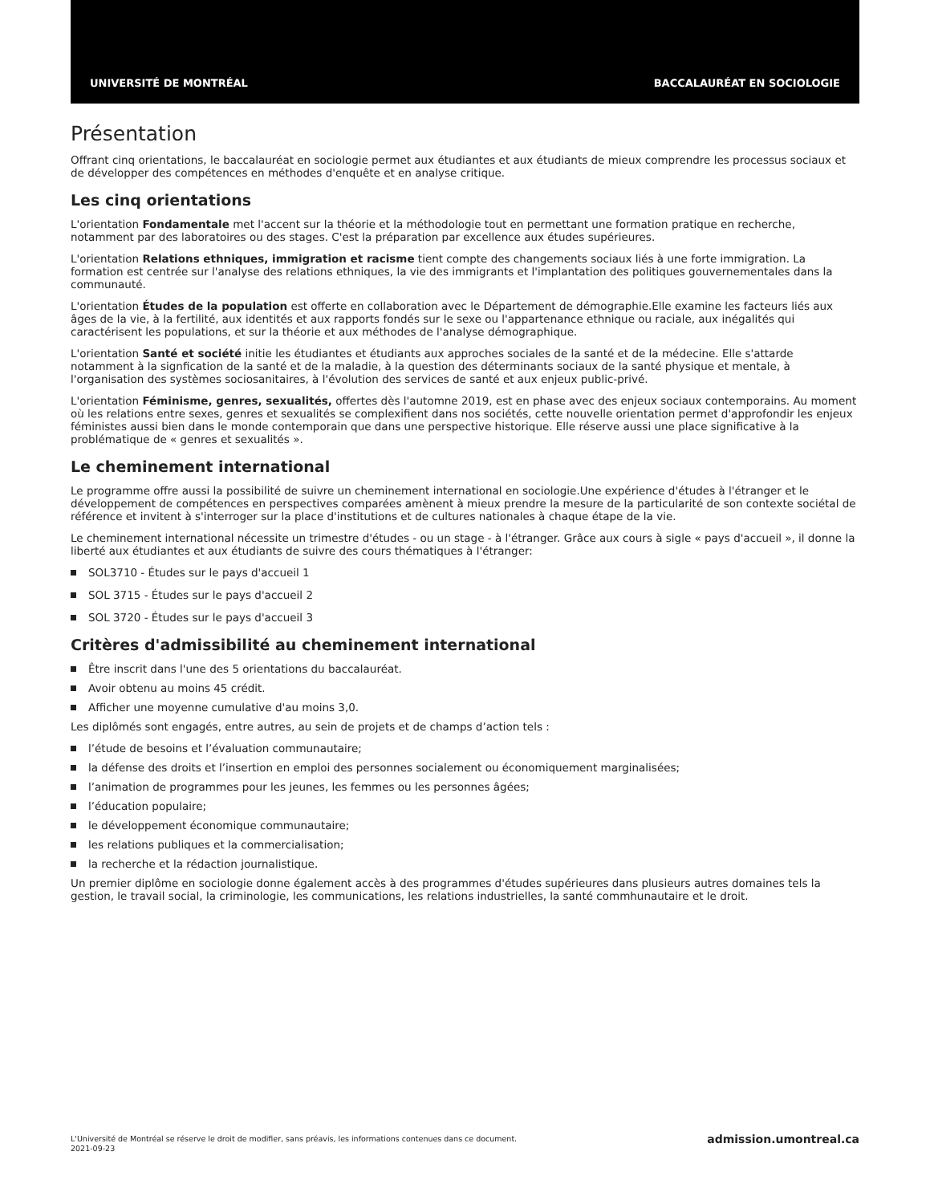UNIVERSITÉ DE MONTRÉAL BACCALAURÉAT EN SOCIOLOGIE
Présentation
Offrant cinq orientations, le baccalauréat en sociologie permet aux étudiantes et aux étudiants de mieux comprendre les processus sociaux et de développer des compétences en méthodes d'enquête et en analyse critique.
Les cinq orientations
L'orientation Fondamentale met l'accent sur la théorie et la méthodologie tout en permettant une formation pratique en recherche, notamment par des laboratoires ou des stages. C'est la préparation par excellence aux études supérieures.
L'orientation Relations ethniques, immigration et racisme tient compte des changements sociaux liés à une forte immigration. La formation est centrée sur l'analyse des relations ethniques, la vie des immigrants et l'implantation des politiques gouvernementales dans la communauté.
L'orientation Études de la population est offerte en collaboration avec le Département de démographie.Elle examine les facteurs liés aux âges de la vie, à la fertilité, aux identités et aux rapports fondés sur le sexe ou l'appartenance ethnique ou raciale, aux inégalités qui caractérisent les populations, et sur la théorie et aux méthodes de l'analyse démographique.
L'orientation Santé et société initie les étudiantes et étudiants aux approches sociales de la santé et de la médecine. Elle s'attarde notamment à la signfication de la santé et de la maladie, à la question des déterminants sociaux de la santé physique et mentale, à l'organisation des systèmes sociosanitaires, à l'évolution des services de santé et aux enjeux public-privé.
L'orientation Féminisme, genres, sexualités, offertes dès l'automne 2019, est en phase avec des enjeux sociaux contemporains. Au moment où les relations entre sexes, genres et sexualités se complexifient dans nos sociétés, cette nouvelle orientation permet d'approfondir les enjeux féministes aussi bien dans le monde contemporain que dans une perspective historique. Elle réserve aussi une place significative à la problématique de « genres et sexualités ».
Le cheminement international
Le programme offre aussi la possibilité de suivre un cheminement international en sociologie.Une expérience d'études à l'étranger et le développement de compétences en perspectives comparées amènent à mieux prendre la mesure de la particularité de son contexte sociétal de référence et invitent à s'interroger sur la place d'institutions et de cultures nationales à chaque étape de la vie.
Le cheminement international nécessite un trimestre d'études - ou un stage - à l'étranger. Grâce aux cours à sigle « pays d'accueil », il donne la liberté aux étudiantes et aux étudiants de suivre des cours thématiques à l'étranger:
SOL3710 - Études sur le pays d'accueil 1
SOL 3715 - Études sur le pays d'accueil 2
SOL 3720 - Études sur le pays d'accueil 3
Critères d'admissibilité au cheminement international
Être inscrit dans l'une des 5 orientations du baccalauréat.
Avoir obtenu au moins 45 crédit.
Afficher une moyenne cumulative d'au moins 3,0.
Les diplômés sont engagés, entre autres, au sein de projets et de champs d’action tels :
l’étude de besoins et l’évaluation communautaire;
la défense des droits et l’insertion en emploi des personnes socialement ou économiquement marginalisées;
l’animation de programmes pour les jeunes, les femmes ou les personnes âgées;
l’éducation populaire;
le développement économique communautaire;
les relations publiques et la commercialisation;
la recherche et la rédaction journalistique.
Un premier diplôme en sociologie donne également accès à des programmes d'études supérieures dans plusieurs autres domaines tels la gestion, le travail social, la criminologie, les communications, les relations industrielles, la santé commhunautaire et le droit.
L'Université de Montréal se réserve le droit de modifier, sans préavis, les informations contenues dans ce document.
2021-09-23
admission.umontreal.ca